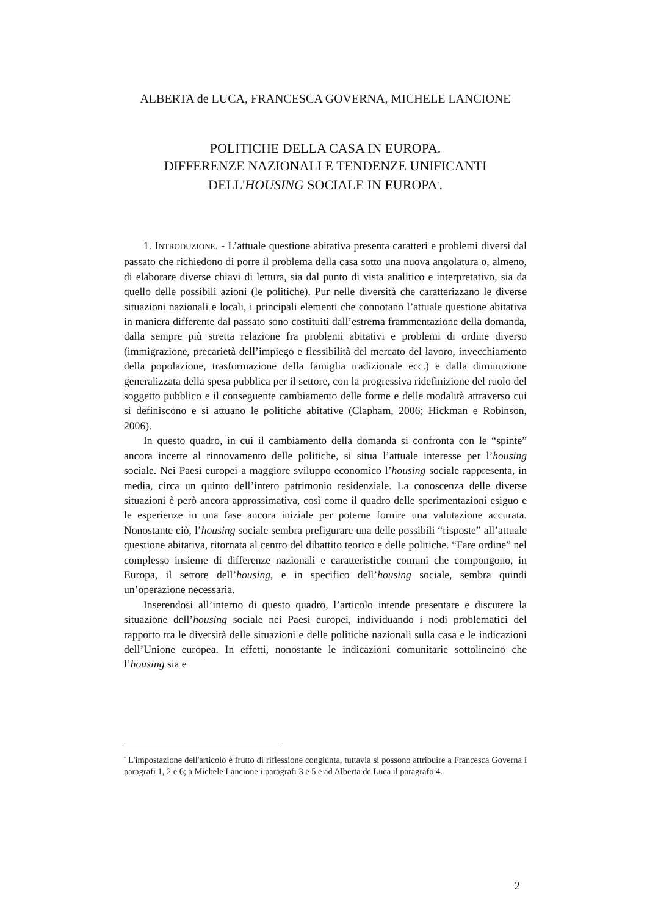ALBERTA de LUCA, FRANCESCA GOVERNA, MICHELE LANCIONE
POLITICHE DELLA CASA IN EUROPA.
DIFFERENZE NAZIONALI E TENDENZE UNIFICANTI
DELL'HOUSING SOCIALE IN EUROPA<sup>*</sup>.
1. INTRODUZIONE. - L’attuale questione abitativa presenta caratteri e problemi diversi dal passato che richiedono di porre il problema della casa sotto una nuova angolatura o, almeno, di elaborare diverse chiavi di lettura, sia dal punto di vista analitico e interpretativo, sia da quello delle possibili azioni (le politiche). Pur nelle diversità che caratterizzano le diverse situazioni nazionali e locali, i principali elementi che connotano l’attuale questione abitativa in maniera differente dal passato sono costituiti dall’estrema frammentazione della domanda, dalla sempre più stretta relazione fra problemi abitativi e problemi di ordine diverso (immigrazione, precarietà dell’impiego e flessibilità del mercato del lavoro, invecchiamento della popolazione, trasformazione della famiglia tradizionale ecc.) e dalla diminuzione generalizzata della spesa pubblica per il settore, con la progressiva ridefinizione del ruolo del soggetto pubblico e il conseguente cambiamento delle forme e delle modalità attraverso cui si definiscono e si attuano le politiche abitative (Clapham, 2006; Hickman e Robinson, 2006).
In questo quadro, in cui il cambiamento della domanda si confronta con le “spinte” ancora incerte al rinnovamento delle politiche, si situa l’attuale interesse per l’housing sociale. Nei Paesi europei a maggiore sviluppo economico l’housing sociale rappresenta, in media, circa un quinto dell’intero patrimonio residenziale. La conoscenza delle diverse situazioni è però ancora approssimativa, così come il quadro delle sperimentazioni esiguo e le esperienze in una fase ancora iniziale per poterne fornire una valutazione accurata. Nonostante ciò, l’housing sociale sembra prefigurare una delle possibili “risposte” all’attuale questione abitativa, ritornata al centro del dibattito teorico e delle politiche. “Fare ordine” nel complesso insieme di differenze nazionali e caratteristiche comuni che compongono, in Europa, il settore dell’housing, e in specifico dell’housing sociale, sembra quindi un’operazione necessaria.
Inserendosi all’interno di questo quadro, l’articolo intende presentare e discutere la situazione dell’housing sociale nei Paesi europei, individuando i nodi problematici del rapporto tra le diversità delle situazioni e delle politiche nazionali sulla casa e le indicazioni dell’Unione europea. In effetti, nonostante le indicazioni comunitarie sottolineino che l’housing sia e
<sup>*</sup> L'impostazione dell'articolo è frutto di riflessione congiunta, tuttavia si possono attribuire a Francesca Governa i paragrafi 1, 2 e 6; a Michele Lancione i paragrafi 3 e 5 e ad Alberta de Luca il paragrafo 4.
2